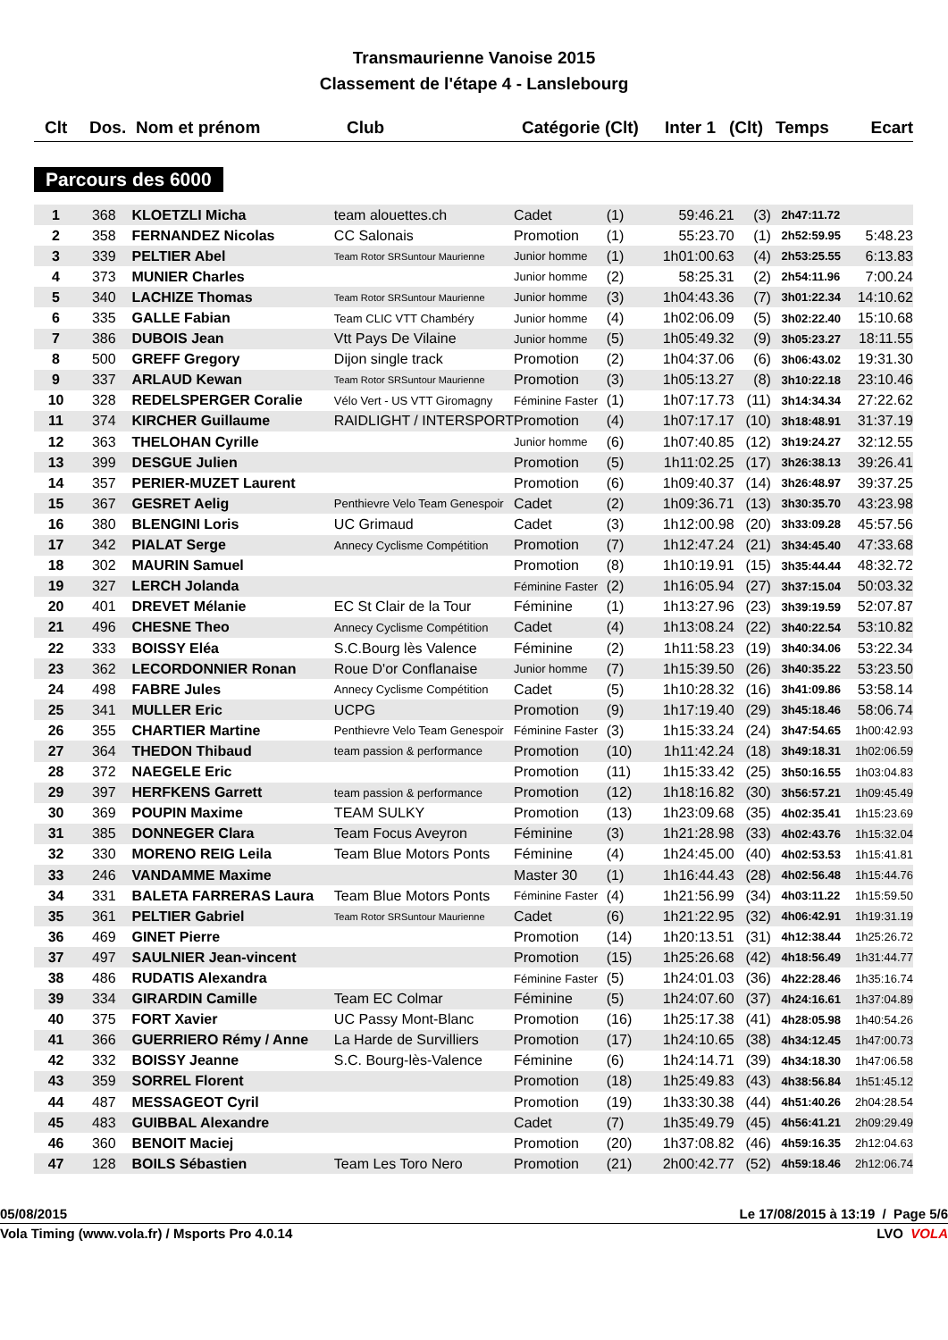Transmaurienne Vanoise 2015
Classement de l'étape 4 - Lanslebourg
| Clt | Dos. | Nom et prénom | Club | Catégorie (Clt) | Inter 1 | (Clt) | Temps | Ecart |
| --- | --- | --- | --- | --- | --- | --- | --- | --- |
Parcours des 6000
| 1 | 368 | KLOETZLI Micha | team alouettes.ch | Cadet | (1) | 59:46.21 | (3) | 2h47:11.72 | |
| 2 | 358 | FERNANDEZ Nicolas | CC Salonais | Promotion | (1) | 55:23.70 | (1) | 2h52:59.95 | 5:48.23 |
| 3 | 339 | PELTIER Abel | Team Rotor SRSuntour Maurienne | Junior homme | (1) | 1h01:00.63 | (4) | 2h53:25.55 | 6:13.83 |
| 4 | 373 | MUNIER Charles | | Junior homme | (2) | 58:25.31 | (2) | 2h54:11.96 | 7:00.24 |
| 5 | 340 | LACHIZE Thomas | Team Rotor SRSuntour Maurienne | Junior homme | (3) | 1h04:43.36 | (7) | 3h01:22.34 | 14:10.62 |
| 6 | 335 | GALLE Fabian | Team CLIC VTT Chambéry | Junior homme | (4) | 1h02:06.09 | (5) | 3h02:22.40 | 15:10.68 |
| 7 | 386 | DUBOIS Jean | Vtt Pays De Vilaine | Junior homme | (5) | 1h05:49.32 | (9) | 3h05:23.27 | 18:11.55 |
| 8 | 500 | GREFF Gregory | Dijon single track | Promotion | (2) | 1h04:37.06 | (6) | 3h06:43.02 | 19:31.30 |
| 9 | 337 | ARLAUD Kewan | Team Rotor SRSuntour Maurienne | Promotion | (3) | 1h05:13.27 | (8) | 3h10:22.18 | 23:10.46 |
| 10 | 328 | REDELSPERGER Coralie | Vélo Vert - US VTT Giromagny | Féminine Faster | (1) | 1h07:17.73 | (11) | 3h14:34.34 | 27:22.62 |
| 11 | 374 | KIRCHER Guillaume | RAIDLIGHT / INTERSPORT | Promotion | (4) | 1h07:17.17 | (10) | 3h18:48.91 | 31:37.19 |
| 12 | 363 | THELOHAN Cyrille | | Junior homme | (6) | 1h07:40.85 | (12) | 3h19:24.27 | 32:12.55 |
| 13 | 399 | DESGUE Julien | | Promotion | (5) | 1h11:02.25 | (17) | 3h26:38.13 | 39:26.41 |
| 14 | 357 | PERIER-MUZET Laurent | | Promotion | (6) | 1h09:40.37 | (14) | 3h26:48.97 | 39:37.25 |
| 15 | 367 | GESRET Aelig | Penthievre Velo Team Genespoir | Cadet | (2) | 1h09:36.71 | (13) | 3h30:35.70 | 43:23.98 |
| 16 | 380 | BLENGINI Loris | UC Grimaud | Cadet | (3) | 1h12:00.98 | (20) | 3h33:09.28 | 45:57.56 |
| 17 | 342 | PIALAT Serge | Annecy Cyclisme Compétition | Promotion | (7) | 1h12:47.24 | (21) | 3h34:45.40 | 47:33.68 |
| 18 | 302 | MAURIN Samuel | | Promotion | (8) | 1h10:19.91 | (15) | 3h35:44.44 | 48:32.72 |
| 19 | 327 | LERCH Jolanda | | Féminine Faster | (2) | 1h16:05.94 | (27) | 3h37:15.04 | 50:03.32 |
| 20 | 401 | DREVET Mélanie | EC St Clair de la Tour | Féminine | (1) | 1h13:27.96 | (23) | 3h39:19.59 | 52:07.87 |
| 21 | 496 | CHESNE Theo | Annecy Cyclisme Compétition | Cadet | (4) | 1h13:08.24 | (22) | 3h40:22.54 | 53:10.82 |
| 22 | 333 | BOISSY Eléa | S.C.Bourg lès Valence | Féminine | (2) | 1h11:58.23 | (19) | 3h40:34.06 | 53:22.34 |
| 23 | 362 | LECORDONNIER Ronan | Roue D'or Conflanaise | Junior homme | (7) | 1h15:39.50 | (26) | 3h40:35.22 | 53:23.50 |
| 24 | 498 | FABRE Jules | Annecy Cyclisme Compétition | Cadet | (5) | 1h10:28.32 | (16) | 3h41:09.86 | 53:58.14 |
| 25 | 341 | MULLER Eric | UCPG | Promotion | (9) | 1h17:19.40 | (29) | 3h45:18.46 | 58:06.74 |
| 26 | 355 | CHARTIER Martine | Penthievre Velo Team Genespoir | Féminine Faster | (3) | 1h15:33.24 | (24) | 3h47:54.65 | 1h00:42.93 |
| 27 | 364 | THEDON Thibaud | team passion & performance | Promotion | (10) | 1h11:42.24 | (18) | 3h49:18.31 | 1h02:06.59 |
| 28 | 372 | NAEGELE Eric | | Promotion | (11) | 1h15:33.42 | (25) | 3h50:16.55 | 1h03:04.83 |
| 29 | 397 | HERFKENS Garrett | team passion & performance | Promotion | (12) | 1h18:16.82 | (30) | 3h56:57.21 | 1h09:45.49 |
| 30 | 369 | POUPIN Maxime | TEAM SULKY | Promotion | (13) | 1h23:09.68 | (35) | 4h02:35.41 | 1h15:23.69 |
| 31 | 385 | DONNEGER Clara | Team Focus Aveyron | Féminine | (3) | 1h21:28.98 | (33) | 4h02:43.76 | 1h15:32.04 |
| 32 | 330 | MORENO REIG Leila | Team Blue Motors Ponts | Féminine | (4) | 1h24:45.00 | (40) | 4h02:53.53 | 1h15:41.81 |
| 33 | 246 | VANDAMME Maxime | | Master 30 | (1) | 1h16:44.43 | (28) | 4h02:56.48 | 1h15:44.76 |
| 34 | 331 | BALETA FARRERAS Laura | Team Blue Motors Ponts | Féminine Faster | (4) | 1h21:56.99 | (34) | 4h03:11.22 | 1h15:59.50 |
| 35 | 361 | PELTIER Gabriel | Team Rotor SRSuntour Maurienne | Cadet | (6) | 1h21:22.95 | (32) | 4h06:42.91 | 1h19:31.19 |
| 36 | 469 | GINET Pierre | | Promotion | (14) | 1h20:13.51 | (31) | 4h12:38.44 | 1h25:26.72 |
| 37 | 497 | SAULNIER Jean-vincent | | Promotion | (15) | 1h25:26.68 | (42) | 4h18:56.49 | 1h31:44.77 |
| 38 | 486 | RUDATIS Alexandra | | Féminine Faster | (5) | 1h24:01.03 | (36) | 4h22:28.46 | 1h35:16.74 |
| 39 | 334 | GIRARDIN Camille | Team EC Colmar | Féminine | (5) | 1h24:07.60 | (37) | 4h24:16.61 | 1h37:04.89 |
| 40 | 375 | FORT Xavier | UC Passy Mont-Blanc | Promotion | (16) | 1h25:17.38 | (41) | 4h28:05.98 | 1h40:54.26 |
| 41 | 366 | GUERRIERO Rémy / Anne | La Harde de Survilliers | Promotion | (17) | 1h24:10.65 | (38) | 4h34:12.45 | 1h47:00.73 |
| 42 | 332 | BOISSY Jeanne | S.C. Bourg-lès-Valence | Féminine | (6) | 1h24:14.71 | (39) | 4h34:18.30 | 1h47:06.58 |
| 43 | 359 | SORREL Florent | | Promotion | (18) | 1h25:49.83 | (43) | 4h38:56.84 | 1h51:45.12 |
| 44 | 487 | MESSAGEOT Cyril | | Promotion | (19) | 1h33:30.38 | (44) | 4h51:40.26 | 2h04:28.54 |
| 45 | 483 | GUIBBAL Alexandre | | Cadet | (7) | 1h35:49.79 | (45) | 4h56:41.21 | 2h09:29.49 |
| 46 | 360 | BENOIT Maciej | | Promotion | (20) | 1h37:08.82 | (46) | 4h59:16.35 | 2h12:04.63 |
| 47 | 128 | BOILS Sébastien | Team Les Toro Nero | Promotion | (21) | 2h00:42.77 | (52) | 4h59:18.46 | 2h12:06.74 |
05/08/2015 Le 17/08/2015 à 13:19 / Page 5/6
Vola Timing (www.vola.fr) / Msports Pro 4.0.14 LVO VOLA